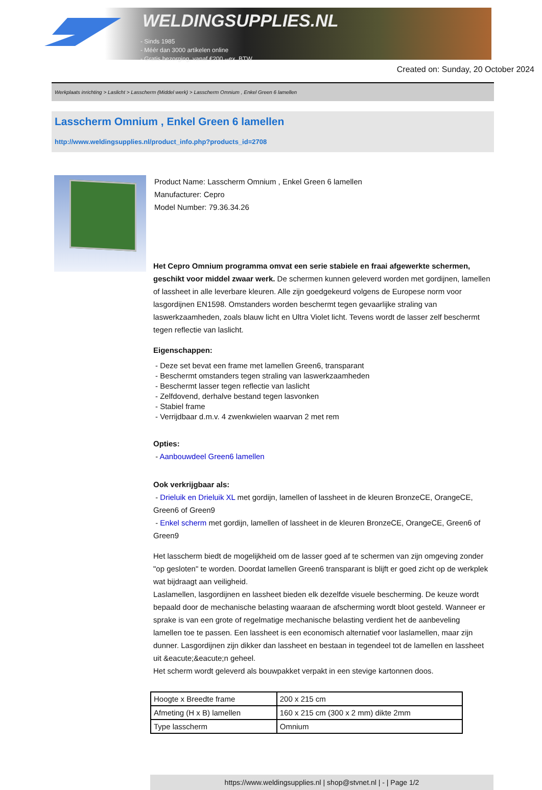WELDINGSUPPLIES.NL
- Sinds 1985
- Méér dan 3000 artikelen online
- Gratis bezorging, vanaf €200,--ex. BTW
Created on: Sunday, 20 October 2024
Werkplaats inrichting > Laslicht > Lasscherm (Middel werk) > Lasscherm Omnium , Enkel Green 6 lamellen
Lasscherm Omnium , Enkel Green 6 lamellen
http://www.weldingsupplies.nl/product_info.php?products_id=2708
Product Name: Lasscherm Omnium , Enkel Green 6 lamellen
Manufacturer: Cepro
Model Number: 79.36.34.26
Het Cepro Omnium programma omvat een serie stabiele en fraai afgewerkte schermen, geschikt voor middel zwaar werk. De schermen kunnen geleverd worden met gordijnen, lamellen of lassheet in alle leverbare kleuren. Alle zijn goedgekeurd volgens de Europese norm voor lasgordijnen EN1598. Omstanders worden beschermt tegen gevaarlijke straling van laswerkzaamheden, zoals blauw licht en Ultra Violet licht. Tevens wordt de lasser zelf beschermt tegen reflectie van laslicht.
Eigenschappen:
- Deze set bevat een frame met lamellen Green6, transparant
- Beschermt omstanders tegen straling van laswerkzaamheden
- Beschermt lasser tegen reflectie van laslicht
- Zelfdovend, derhalve bestand tegen lasvonken
- Stabiel frame
- Verrijdbaar d.m.v. 4 zwenkwielen waarvan 2 met rem
Opties:
- Aanbouwdeel Green6 lamellen
Ook verkrijgbaar als:
- Drieluik en Drieluik XL met gordijn, lamellen of lassheet in de kleuren BronzeCE, OrangeCE, Green6 of Green9
- Enkel scherm met gordijn, lamellen of lassheet in de kleuren BronzeCE, OrangeCE, Green6 of Green9
Het lasscherm biedt de mogelijkheid om de lasser goed af te schermen van zijn omgeving zonder "op gesloten" te worden. Doordat lamellen Green6 transparant is blijft er goed zicht op de werkplek wat bijdraagt aan veiligheid.
Laslamellen, lasgordijnen en lassheet bieden elk dezelfde visuele bescherming. De keuze wordt bepaald door de mechanische belasting waaraan de afscherming wordt bloot gesteld. Wanneer er sprake is van een grote of regelmatige mechanische belasting verdient het de aanbeveling lamellen toe te passen. Een lassheet is een economisch alternatief voor laslamellen, maar zijn dunner. Lasgordijnen zijn dikker dan lassheet en bestaan in tegendeel tot de lamellen en lassheet uit &eacute;&eacute;n geheel.
Het scherm wordt geleverd als bouwpakket verpakt in een stevige kartonnen doos.
| Hoogte x Breedte frame | 200 x 215 cm |
| Afmeting (H x B) lamellen | 160 x 215 cm (300 x 2 mm) dikte 2mm |
| Type lasscherm | Omnium |
https://www.weldingsupplies.nl | shop@stvnet.nl | - | Page 1/2